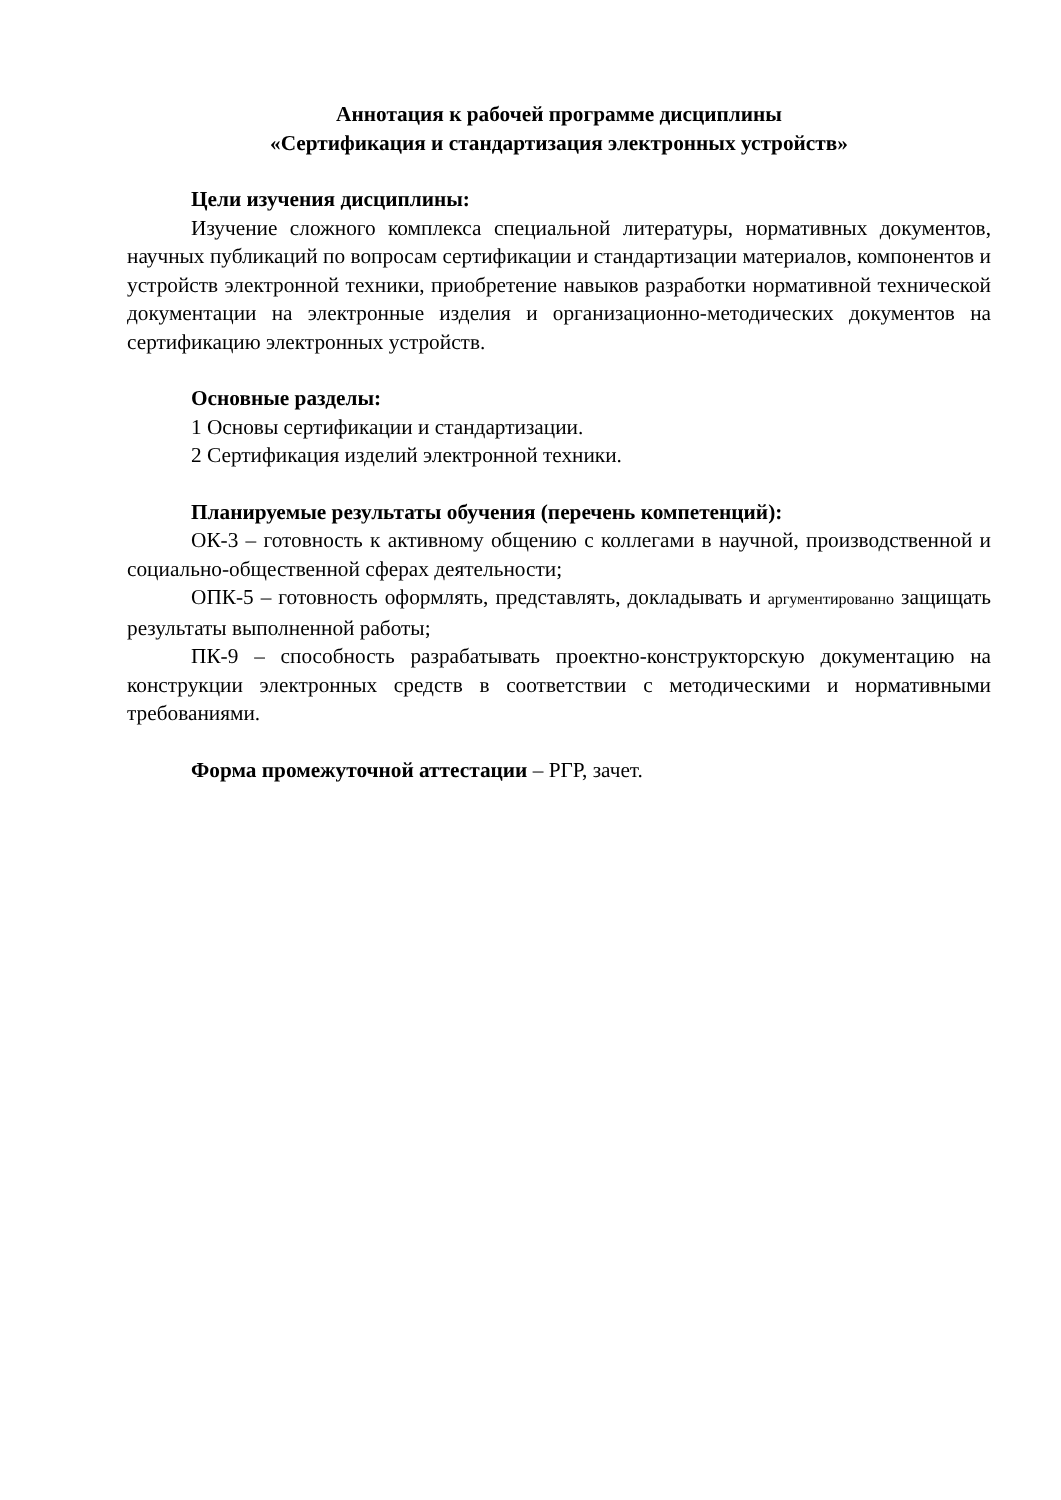Аннотация к рабочей программе дисциплины
«Сертификация и стандартизация электронных устройств»
Цели изучения дисциплины:
Изучение сложного комплекса специальной литературы, нормативных документов, научных публикаций по вопросам сертификации и стандартизации материалов, компонентов и устройств электронной техники, приобретение навыков разработки нормативной технической документации на электронные изделия и организационно-методических документов на сертификацию электронных устройств.
Основные разделы:
1 Основы сертификации и стандартизации.
2 Сертификация изделий электронной техники.
Планируемые результаты обучения (перечень компетенций):
ОК-3 – готовность к активному общению с коллегами в научной, производственной и социально-общественной сферах деятельности;
ОПК-5 – готовность оформлять, представлять, докладывать и аргументированно защищать результаты выполненной работы;
ПК-9 – способность разрабатывать проектно-конструкторскую документацию на конструкции электронных средств в соответствии с методическими и нормативными требованиями.
Форма промежуточной аттестации – РГР, зачет.